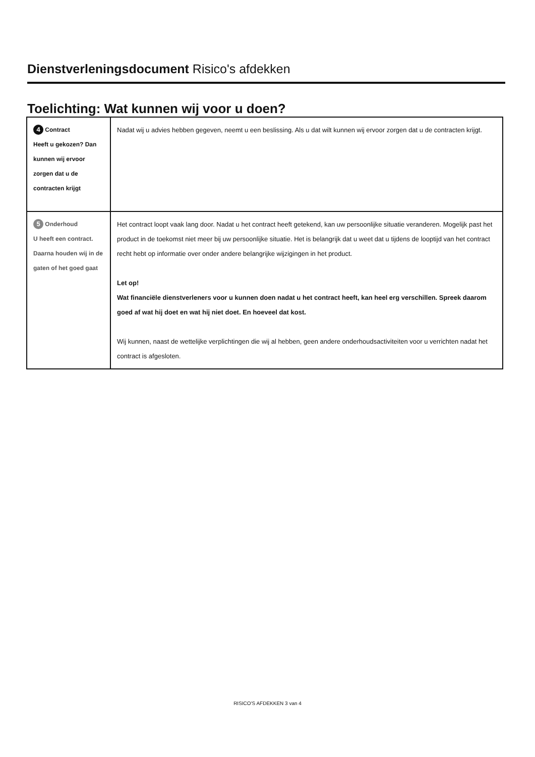Dienstverleningsdocument Risico's afdekken
Toelichting: Wat kunnen wij voor u doen?
| 4 Contract Heeft u gekozen? Dan kunnen wij ervoor zorgen dat u de contracten krijgt | Nadat wij u advies hebben gegeven, neemt u een beslissing. Als u dat wilt kunnen wij ervoor zorgen dat u de contracten krijgt. |
| 5 Onderhoud U heeft een contract. Daarna houden wij in de gaten of het goed gaat | Het contract loopt vaak lang door. Nadat u het contract heeft getekend, kan uw persoonlijke situatie veranderen. Mogelijk past het product in de toekomst niet meer bij uw persoonlijke situatie. Het is belangrijk dat u weet dat u tijdens de looptijd van het contract recht hebt op informatie over onder andere belangrijke wijzigingen in het product. Let op! Wat financiële dienstverleners voor u kunnen doen nadat u het contract heeft, kan heel erg verschillen. Spreek daarom goed af wat hij doet en wat hij niet doet. En hoeveel dat kost. Wij kunnen, naast de wettelijke verplichtingen die wij al hebben, geen andere onderhoudsactiviteiten voor u verrichten nadat het contract is afgesloten. |
RISICO'S AFDEKKEN 3 van 4